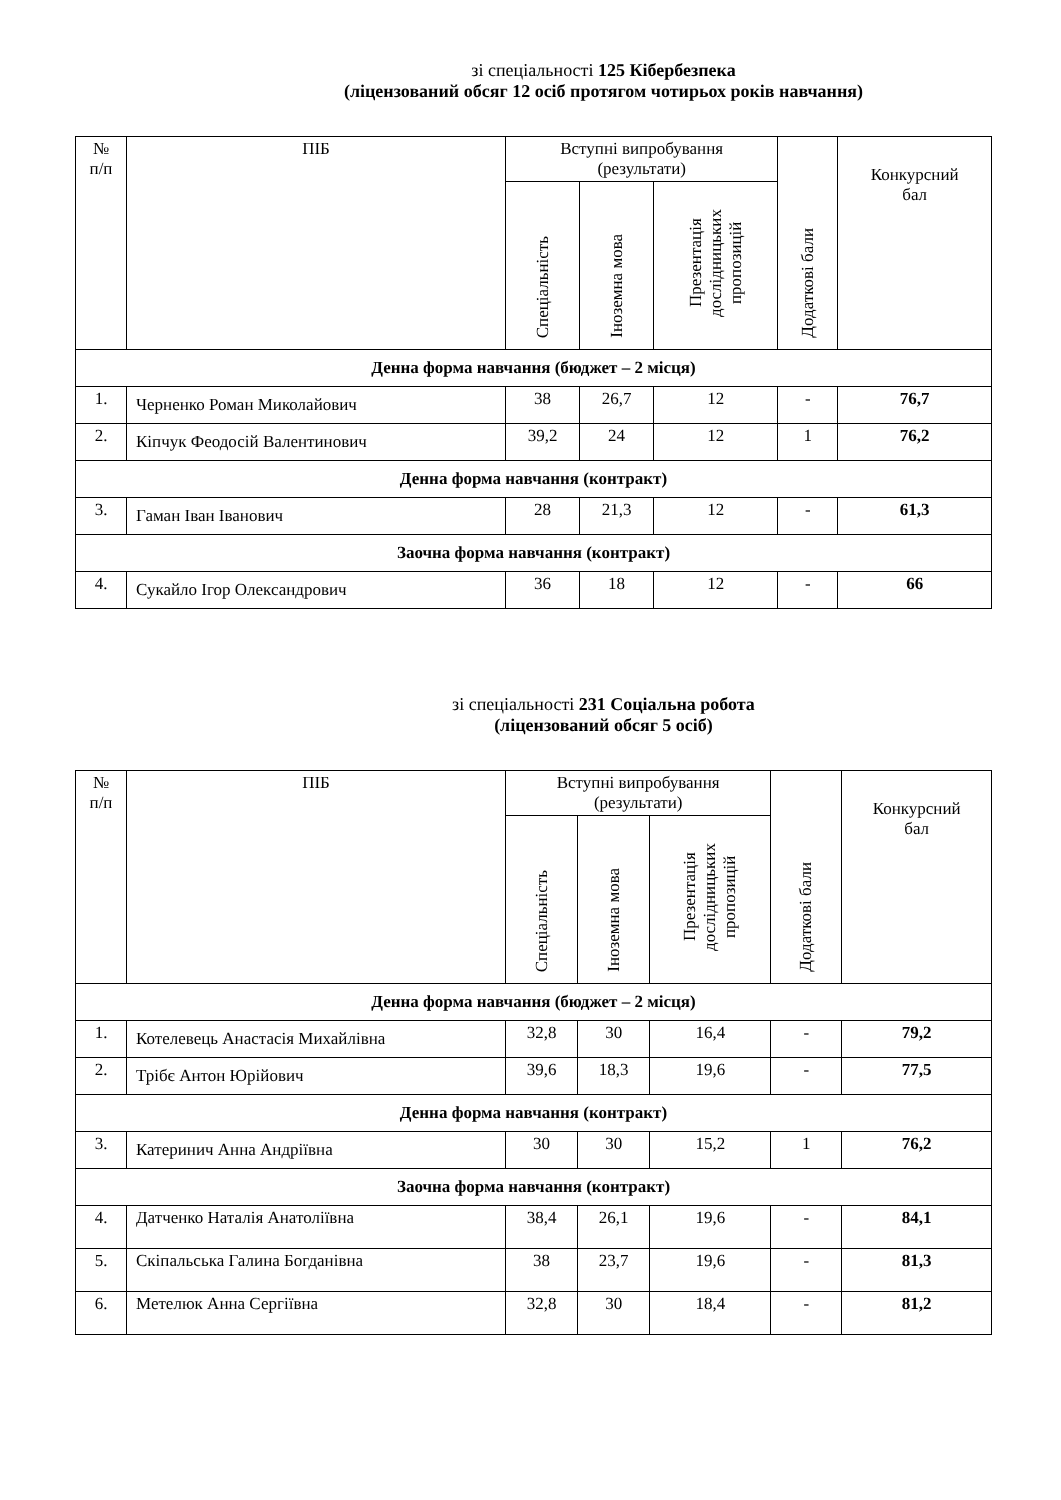зі спеціальності 125 Кібербезпека
(ліцензований обсяг 12 осіб протягом чотирьох років навчання)
| № п/п | ПІБ | Вступні випробування (результати) | | | Додаткові бали | Конкурсний бал |
| --- | --- | --- | --- | --- | --- | --- |
| | | Спеціальність | Іноземна мова | Презентація дослідницьких пропозицій | | |
| Денна форма навчання (бюджет – 2 місця) | | | | | | |
| 1. | Черненко Роман Миколайович | 38 | 26,7 | 12 | - | 76,7 |
| 2. | Кіпчук Феодосій Валентинович | 39,2 | 24 | 12 | 1 | 76,2 |
| Денна форма навчання (контракт) | | | | | | |
| 3. | Гаман Іван Іванович | 28 | 21,3 | 12 | - | 61,3 |
| Заочна форма навчання (контракт) | | | | | | |
| 4. | Сукайло Ігор Олександрович | 36 | 18 | 12 | - | 66 |
зі спеціальності 231 Соціальна робота
(ліцензований обсяг 5 осіб)
| № п/п | ПІБ | Вступні випробування (результати) | | | Додаткові бали | Конкурсний бал |
| --- | --- | --- | --- | --- | --- | --- |
| | | Спеціальність | Іноземна мова | Презентація дослідницьких пропозицій | | |
| Денна форма навчання (бюджет – 2 місця) | | | | | | |
| 1. | Котелевець Анастасія Михайлівна | 32,8 | 30 | 16,4 | - | 79,2 |
| 2. | Трібє Антон Юрійович | 39,6 | 18,3 | 19,6 | - | 77,5 |
| Денна форма навчання (контракт) | | | | | | |
| 3. | Катеринич Анна Андріївна | 30 | 30 | 15,2 | 1 | 76,2 |
| Заочна форма навчання (контракт) | | | | | | |
| 4. | Датченко Наталія Анатоліївна | 38,4 | 26,1 | 19,6 | - | 84,1 |
| 5. | Скіпальська Галина Богданівна | 38 | 23,7 | 19,6 | - | 81,3 |
| 6. | Метелюк Анна Сергіївна | 32,8 | 30 | 18,4 | - | 81,2 |